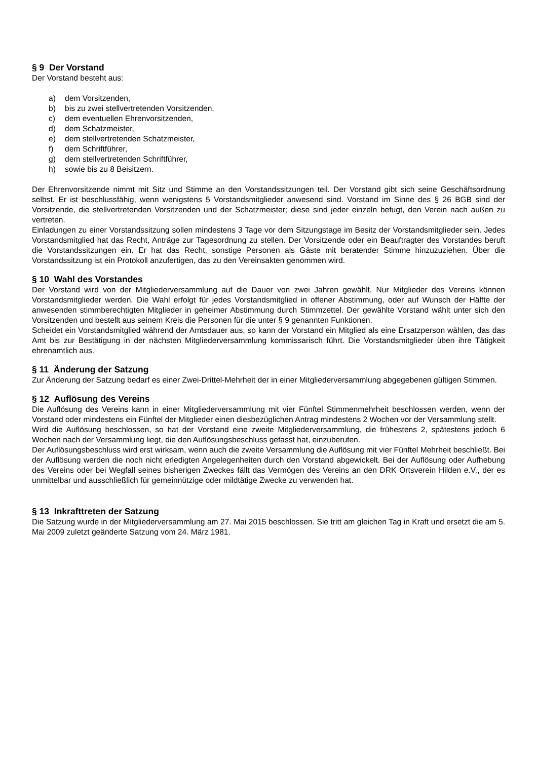§ 9 Der Vorstand
Der Vorstand besteht aus:
a) dem Vorsitzenden,
b) bis zu zwei stellvertretenden Vorsitzenden,
c) dem eventuellen Ehrenvorsitzenden,
d) dem Schatzmeister,
e) dem stellvertretenden Schatzmeister,
f) dem Schriftführer,
g) dem stellvertretenden Schriftführer,
h) sowie bis zu 8 Beisitzern.
Der Ehrenvorsitzende nimmt mit Sitz und Stimme an den Vorstandssitzungen teil. Der Vorstand gibt sich seine Geschäftsordnung selbst. Er ist beschlussfähig, wenn wenigstens 5 Vorstandsmitglieder anwesend sind. Vorstand im Sinne des § 26 BGB sind der Vorsitzende, die stellvertretenden Vorsitzenden und der Schatzmeister; diese sind jeder einzeln befugt, den Verein nach außen zu vertreten.
Einladungen zu einer Vorstandssitzung sollen mindestens 3 Tage vor dem Sitzungstage im Besitz der Vorstandsmitglieder sein. Jedes Vorstandsmitglied hat das Recht, Anträge zur Tagesordnung zu stellen. Der Vorsitzende oder ein Beauftragter des Vorstandes beruft die Vorstandssitzungen ein. Er hat das Recht, sonstige Personen als Gäste mit beratender Stimme hinzuzuziehen. Über die Vorstandssitzung ist ein Protokoll anzufertigen, das zu den Vereinsakten genommen wird.
§ 10 Wahl des Vorstandes
Der Vorstand wird von der Mitgliederversammlung auf die Dauer von zwei Jahren gewählt. Nur Mitglieder des Vereins können Vorstandsmitglieder werden. Die Wahl erfolgt für jedes Vorstandsmitglied in offener Abstimmung, oder auf Wunsch der Hälfte der anwesenden stimmberechtigten Mitglieder in geheimer Abstimmung durch Stimmzettel. Der gewählte Vorstand wählt unter sich den Vorsitzenden und bestellt aus seinem Kreis die Personen für die unter § 9 genannten Funktionen.
Scheidet ein Vorstandsmitglied während der Amtsdauer aus, so kann der Vorstand ein Mitglied als eine Ersatzperson wählen, das das Amt bis zur Bestätigung in der nächsten Mitgliederversammlung kommissarisch führt. Die Vorstandsmitglieder üben ihre Tätigkeit ehrenamtlich aus.
§ 11 Änderung der Satzung
Zur Änderung der Satzung bedarf es einer Zwei-Drittel-Mehrheit der in einer Mitgliederversammlung abgegebenen gültigen Stimmen.
§ 12 Auflösung des Vereins
Die Auflösung des Vereins kann in einer Mitgliederversammlung mit vier Fünftel Stimmenmehrheit beschlossen werden, wenn der Vorstand oder mindestens ein Fünftel der Mitglieder einen diesbezüglichen Antrag mindestens 2 Wochen vor der Versammlung stellt.
Wird die Auflösung beschlossen, so hat der Vorstand eine zweite Mitgliederversammlung, die frühestens 2, spätestens jedoch 6 Wochen nach der Versammlung liegt, die den Auflösungsbeschluss gefasst hat, einzuberufen.
Der Auflösungsbeschluss wird erst wirksam, wenn auch die zweite Versammlung die Auflösung mit vier Fünftel Mehrheit beschließt. Bei der Auflösung werden die noch nicht erledigten Angelegenheiten durch den Vorstand abgewickelt. Bei der Auflösung oder Aufhebung des Vereins oder bei Wegfall seines bisherigen Zweckes fällt das Vermögen des Vereins an den DRK Ortsverein Hilden e.V., der es unmittelbar und ausschließlich für gemeinnützige oder mildtätige Zwecke zu verwenden hat.
§ 13 Inkrafttreten der Satzung
Die Satzung wurde in der Mitgliederversammlung am 27. Mai 2015 beschlossen. Sie tritt am gleichen Tag in Kraft und ersetzt die am 5. Mai 2009 zuletzt geänderte Satzung vom 24. März 1981.